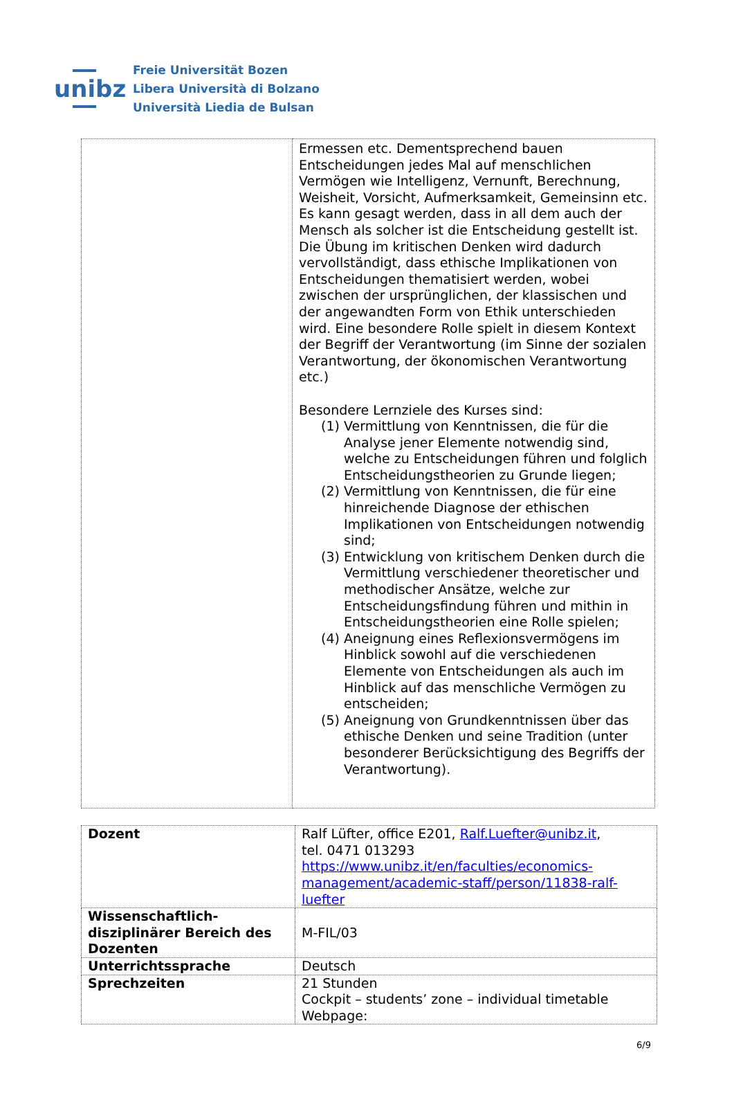unibz
Freie Universität Bozen
Libera Università di Bolzano
Università Liedia de Bulsan
| | Ermessen etc. Dementsprechend bauen Entscheidungen jedes Mal auf menschlichen Vermögen wie Intelligenz, Vernunft, Berechnung, Weisheit, Vorsicht, Aufmerksamkeit, Gemeinsinn etc. Es kann gesagt werden, dass in all dem auch der Mensch als solcher ist die Entscheidung gestellt ist. Die Übung im kritischen Denken wird dadurch vervollständigt, dass ethische Implikationen von Entscheidungen thematisiert werden, wobei zwischen der ursprünglichen, der klassischen und der angewandten Form von Ethik unterschieden wird. Eine besondere Rolle spielt in diesem Kontext der Begriff der Verantwortung (im Sinne der sozialen Verantwortung, der ökonomischen Verantwortung etc.) Besondere Lernziele des Kurses sind: (1) Vermittlung von Kenntnissen, die für die Analyse jener Elemente notwendig sind, welche zu Entscheidungen führen und folglich Entscheidungstheorien zu Grunde liegen; (2) Vermittlung von Kenntnissen, die für eine hinreichende Diagnose der ethischen Implikationen von Entscheidungen notwendig sind; (3) Entwicklung von kritischem Denken durch die Vermittlung verschiedener theoretischer und methodischer Ansätze, welche zur Entscheidungsfindung führen und mithin in Entscheidungstheorien eine Rolle spielen; (4) Aneignung eines Reflexionsvermögens im Hinblick sowohl auf die verschiedenen Elemente von Entscheidungen als auch im Hinblick auf das menschliche Vermögen zu entscheiden; (5) Aneignung von Grundkenntnissen über das ethische Denken und seine Tradition (unter besonderer Berücksichtigung des Begriffs der Verantwortung). |
| Dozent | Ralf Lüfter, office E201, Ralf.Luefter@unibz.it , tel. 0471 013293 https://www.unibz.it/en/faculties/economics-management/academic-staff/person/11838-ralf-luefter |
| Wissenschaftlich-disziplinärer Bereich des Dozenten | M-FIL/03 |
| Unterrichtssprache | Deutsch |
| Sprechzeiten | 21 Stunden Cockpit – students’ zone – individual timetable Webpage: |
6/9